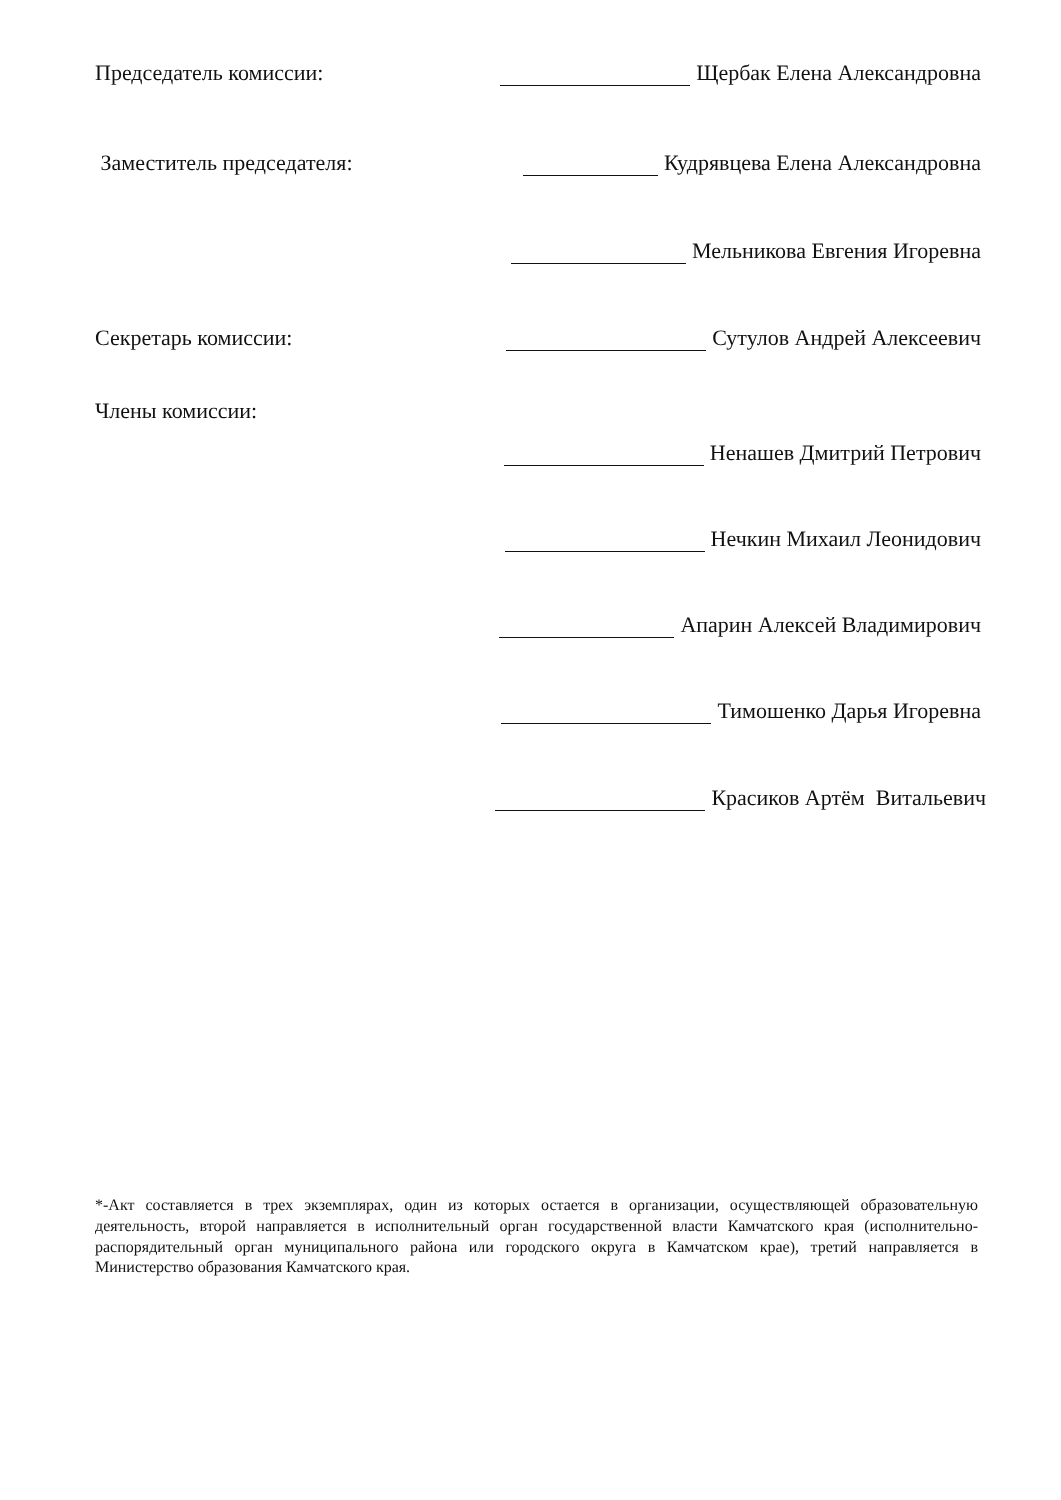Председатель комиссии: Щербак Елена Александровна
Заместитель председателя: Кудрявцева Елена Александровна
Мельникова Евгения Игоревна
Секретарь комиссии: Сутулов Андрей Алексеевич
Члены комиссии:
Ненашев Дмитрий Петрович
Нечкин Михаил Леонидович
Апарин Алексей Владимирович
Тимошенко Дарья Игоревна
Красиков Артём Витальевич
*-Акт составляется в трех экземплярах, один из которых остается в организации, осуществляющей образовательную деятельность, второй направляется в исполнительный орган государственной власти Камчатского края (исполнительно-распорядительный орган муниципального района или городского округа в Камчатском крае), третий направляется в Министерство образования Камчатского края.